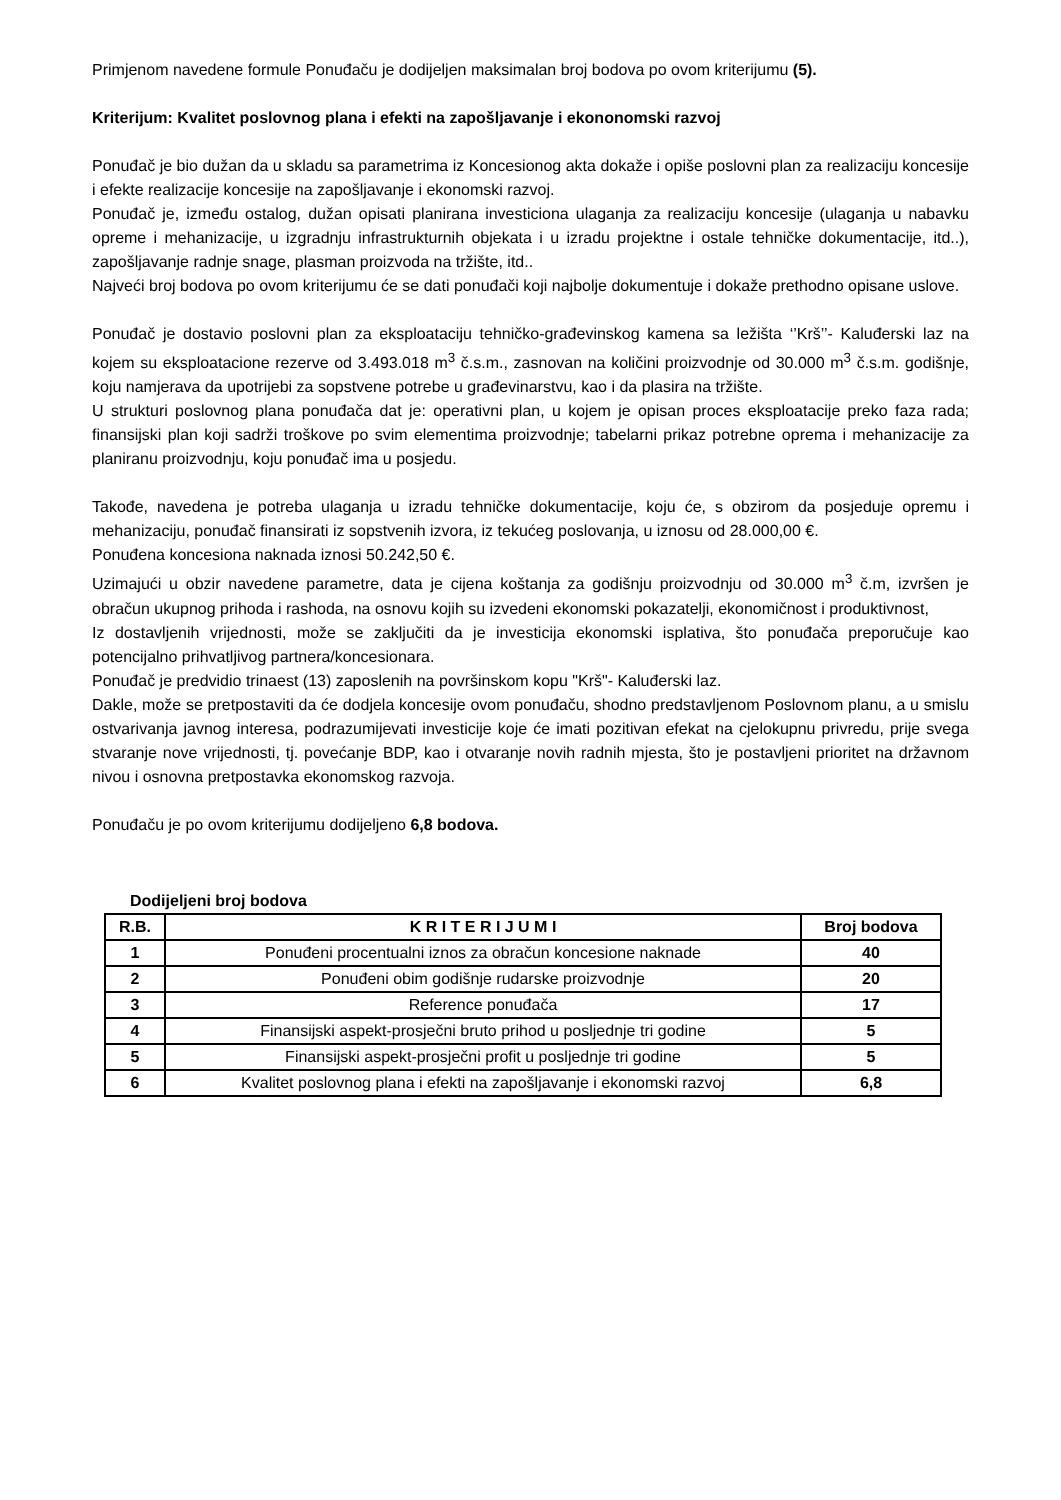Primjenom navedene formule Ponuđaču je dodijeljen maksimalan broj bodova po ovom kriterijumu (5).
Kriterijum: Kvalitet poslovnog plana i efekti na zapošljavanje i ekononomski razvoj
Ponuđač je bio dužan da u skladu sa parametrima iz Koncesionog akta dokaže i opiše poslovni plan za realizaciju koncesije i efekte realizacije koncesije na zapošljavanje i ekonomski razvoj.
Ponuđač je, između ostalog, dužan opisati planirana investiciona ulaganja za realizaciju koncesije (ulaganja u nabavku opreme i mehanizacije, u izgradnju infrastrukturnih objekata i u izradu projektne i ostale tehničke dokumentacije, itd..), zapošljavanje radnje snage, plasman proizvoda na tržište, itd..
Najveći broj bodova po ovom kriterijumu će se dati ponuđači koji najbolje dokumentuje i dokaže prethodno opisane uslove.
Ponuđač je dostavio poslovni plan za eksploataciju tehničko-građevinskog kamena sa ležišta ‘’Krš’’- Kaluđerski laz na kojem su eksploatacione rezerve od 3.493.018 m<sup>3</sup> č.s.m., zasnovan na količini proizvodnje od 30.000 m<sup>3</sup> č.s.m. godišnje, koju namjerava da upotrijebi za sopstvene potrebe u građevinarstvu, kao i da plasira na tržište.
U strukturi poslovnog plana ponuđača dat je: operativni plan, u kojem je opisan proces eksploatacije preko faza rada; finansijski plan koji sadrži troškove po svim elementima proizvodnje; tabelarni prikaz potrebne oprema i mehanizacije za planiranu proizvodnju, koju ponuđač ima u posjedu.
Takođe, navedena je potreba ulaganja u izradu tehničke dokumentacije, koju će, s obzirom da posjeduje opremu i mehanizaciju, ponuđač finansirati iz sopstvenih izvora, iz tekućeg poslovanja, u iznosu od 28.000,00 €.
Ponuđena koncesiona naknada iznosi 50.242,50 €.
Uzimajući u obzir navedene parametre, data je cijena koštanja za godišnju proizvodnju od 30.000 m<sup>3</sup> č.m, izvršen je obračun ukupnog prihoda i rashoda, na osnovu kojih su izvedeni ekonomski pokazatelji, ekonomičnost i produktivnost,
Iz dostavljenih vrijednosti, može se zaključiti da je investicija ekonomski isplativa, što ponuđača preporučuje kao potencijalno prihvatljivog partnera/koncesionara.
Ponuđač je predvidio trinaest (13) zaposlenih na površinskom kopu "Krš"- Kaluđerski laz.
Dakle, može se pretpostaviti da će dodjela koncesije ovom ponuđaču, shodno predstavljenom Poslovnom planu, a u smislu ostvarivanja javnog interesa, podrazumijevati investicije koje će imati pozitivan efekat na cjelokupnu privredu, prije svega stvaranje nove vrijednosti, tj. povećanje BDP, kao i otvaranje novih radnih mjesta, što je postavljeni prioritet na državnom nivou i osnovna pretpostavka ekonomskog razvoja.
Ponuđaču je po ovom kriterijumu dodijeljeno 6,8 bodova.
Dodijeljeni broj bodova
| R.B. | K R I T E R I J U M I | Broj bodova |
| --- | --- | --- |
| 1 | Ponuđeni procentualni iznos za obračun koncesione naknade | 40 |
| 2 | Ponuđeni obim godišnje rudarske proizvodnje | 20 |
| 3 | Reference ponuđača | 17 |
| 4 | Finansijski aspekt-prosječni bruto prihod u posljednje tri godine | 5 |
| 5 | Finansijski aspekt-prosječni profit u posljednje tri godine | 5 |
| 6 | Kvalitet poslovnog plana i efekti na zapošljavanje i ekonomski razvoj | 6,8 |